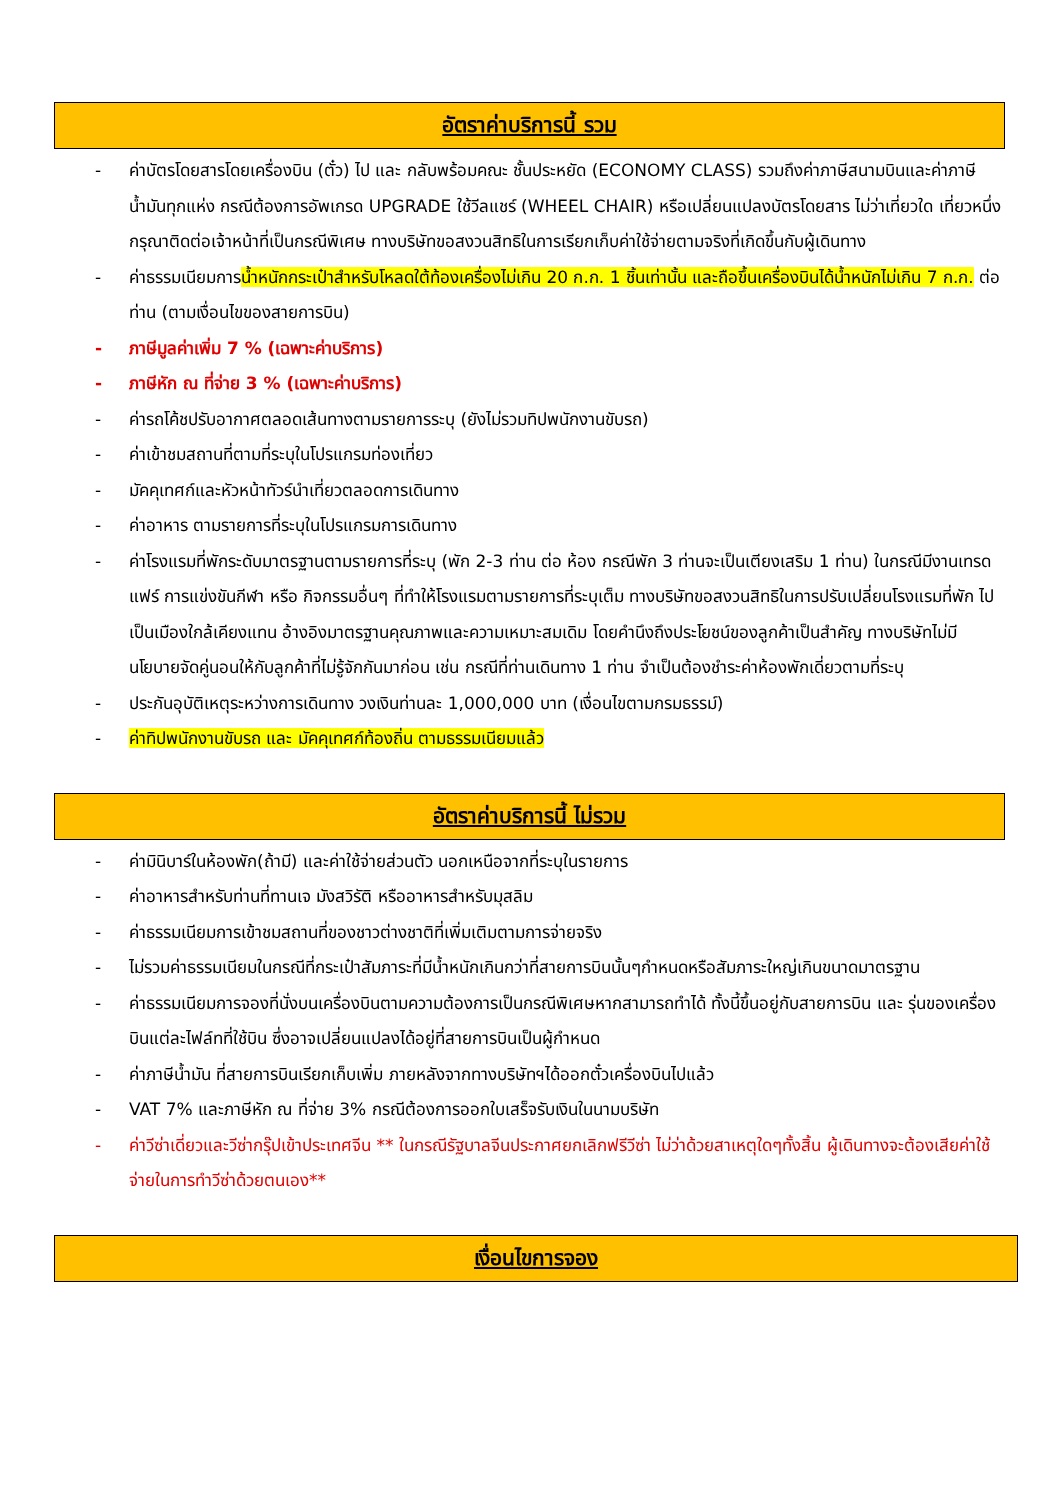อัตราค่าบริการนี้ รวม
- ค่าบัตรโดยสารโดยเครื่องบิน (ตั๋ว) ไป และ กลับพร้อมคณะ ชั้นประหยัด (ECONOMY CLASS) รวมถึงค่าภาษีสนามบินและค่าภาษีน้ำมันทุกแห่ง กรณีต้องการอัพเกรด UPGRADE ใช้วีลแชร์ (WHEEL CHAIR) หรือเปลี่ยนแปลงบัตรโดยสาร ไม่ว่าเที่ยวใด เที่ยวหนึ่ง กรุณาติดต่อเจ้าหน้าที่เป็นกรณีพิเศษ ทางบริษัทขอสงวนสิทธิในการเรียกเก็บค่าใช้จ่ายตามจริงที่เกิดขึ้นกับผู้เดินทาง
- ค่าธรรมเนียมการน้ำหนักกระเป๋าสำหรับโหลดใต้ท้องเครื่องไม่เกิน 20 ก.ก. 1 ชิ้นเท่านั้น และถือขึ้นเครื่องบินได้น้ำหนักไม่เกิน 7 ก.ก. ต่อท่าน (ตามเงื่อนไขของสายการบิน)
- ภาษีมูลค่าเพิ่ม 7 % (เฉพาะค่าบริการ)
- ภาษีหัก ณ ที่จ่าย 3 % (เฉพาะค่าบริการ)
- ค่ารถโค้ชปรับอากาศตลอดเส้นทางตามรายการระบุ (ยังไม่รวมทิปพนักงานขับรถ)
- ค่าเข้าชมสถานที่ตามที่ระบุในโปรแกรมท่องเที่ยว
- มัคคุเทศก์และหัวหน้าทัวร์นำเที่ยวตลอดการเดินทาง
- ค่าอาหาร ตามรายการที่ระบุในโปรแกรมการเดินทาง
- ค่าโรงแรมที่พักระดับมาตรฐานตามรายการที่ระบุ (พัก 2-3 ท่าน ต่อ ห้อง กรณีพัก 3 ท่านจะเป็นเตียงเสริม 1 ท่าน) ในกรณีมีงานเทรดแฟร์ การแข่งขันกีฬา หรือ กิจกรรมอื่นๆ ที่ทำให้โรงแรมตามรายการที่ระบุเต็ม ทางบริษัทขอสงวนสิทธิในการปรับเปลี่ยนโรงแรมที่พัก ไปเป็นเมืองใกล้เคียงแทน อ้างอิงมาตรฐานคุณภาพและความเหมาะสมเดิม โดยคำนึงถึงประโยชน์ของลูกค้าเป็นสำคัญ ทางบริษัทไม่มีนโยบายจัดคู่นอนให้กับลูกค้าที่ไม่รู้จักกันมาก่อน เช่น กรณีที่ท่านเดินทาง 1 ท่าน จำเป็นต้องชำระค่าห้องพักเดี่ยวตามที่ระบุ
- ประกันอุบัติเหตุระหว่างการเดินทาง วงเงินท่านละ 1,000,000 บาท (เงื่อนไขตามกรมธรรม์)
- ค่าทิปพนักงานขับรถ และ มัคคุเทศก์ท้องถิ่น ตามธรรมเนียมแล้ว
อัตราค่าบริการนี้ ไม่รวม
- ค่ามินิบาร์ในห้องพัก(ถ้ามี) และค่าใช้จ่ายส่วนตัว นอกเหนือจากที่ระบุในรายการ
- ค่าอาหารสำหรับท่านที่ทานเจ มังสวิรัติ หรืออาหารสำหรับมุสลิม
- ค่าธรรมเนียมการเข้าชมสถานที่ของชาวต่างชาติที่เพิ่มเติมตามการจ่ายจริง
- ไม่รวมค่าธรรมเนียมในกรณีที่กระเป๋าสัมภาระที่มีน้ำหนักเกินกว่าที่สายการบินนั้นๆกำหนดหรือสัมภาระใหญ่เกินขนาดมาตรฐาน
- ค่าธรรมเนียมการจองที่นั่งบนเครื่องบินตามความต้องการเป็นกรณีพิเศษหากสามารถทำได้ ทั้งนี้ขึ้นอยู่กับสายการบิน และ รุ่นของเครื่องบินแต่ละไฟล์ทที่ใช้บิน ซึ่งอาจเปลี่ยนแปลงได้อยู่ที่สายการบินเป็นผู้กำหนด
- ค่าภาษีน้ำมัน ที่สายการบินเรียกเก็บเพิ่ม ภายหลังจากทางบริษัทฯได้ออกตั๋วเครื่องบินไปแล้ว
- VAT 7% และภาษีหัก ณ ที่จ่าย 3% กรณีต้องการออกใบเสร็จรับเงินในนามบริษัท
- ค่าวีซ่าเดี่ยวและวีซ่ากรุ๊ปเข้าประเทศจีน ** ในกรณีรัฐบาลจีนประกาศยกเลิกฟรีวีซ่า ไม่ว่าด้วยสาเหตุใดๆทั้งสิ้น ผู้เดินทางจะต้องเสียค่าใช้จ่ายในการทำวีซ่าด้วยตนเอง**
เงื่อนไขการจอง